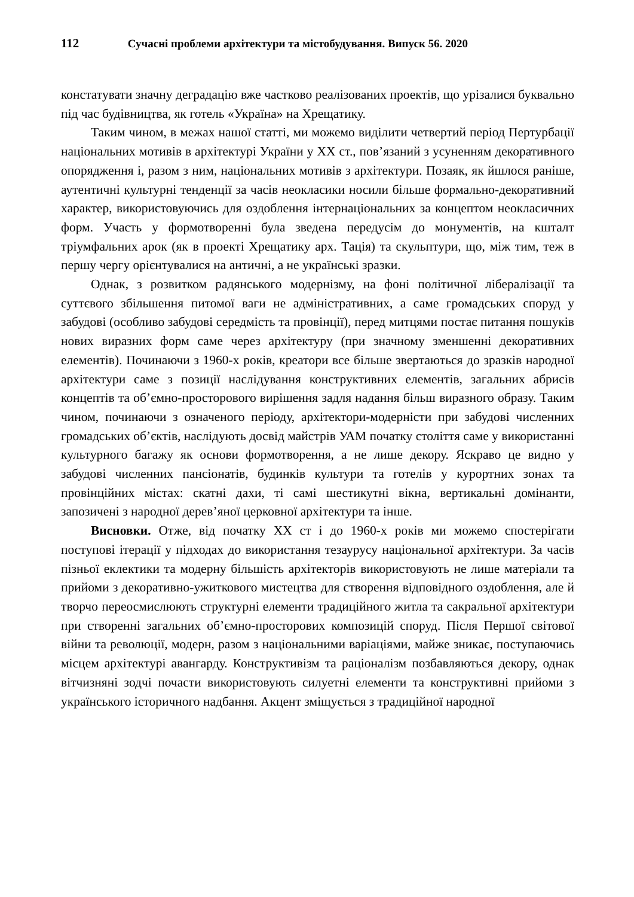112 Сучасні проблеми архітектури та містобудування. Випуск 56. 2020
констатувати значну деградацію вже частково реалізованих проектів, що урізалися буквально під час будівництва, як готель «Україна» на Хрещатику.
Таким чином, в межах нашої статті, ми можемо виділити четвертий період Пертурбації національних мотивів в архітектурі України у ХХ ст., пов’язаний з усуненням декоративного опорядження і, разом з ним, національних мотивів з архітектури. Позаяк, як йшлося раніше, аутентичні культурні тенденції за часів неокласики носили більше формально-декоративний характер, використовуючись для оздоблення інтернаціональних за концептом неокласичних форм. Участь у формотворенні була зведена передусім до монументів, на кшталт тріумфальних арок (як в проекті Хрещатику арх. Тація) та скульптури, що, між тим, теж в першу чергу орієнтувалися на античні, а не українські зразки.
Однак, з розвитком радянського модернізму, на фоні політичної лібералізації та суттєвого збільшення питомої ваги не адміністративних, а саме громадських споруд у забудові (особливо забудові середмість та провінції), перед митцями постає питання пошуків нових виразних форм саме через архітектуру (при значному зменшенні декоративних елементів). Починаючи з 1960-х років, креатори все більше звертаються до зразків народної архітектури саме з позиції наслідування конструктивних елементів, загальних абрисів концептів та об’ємно-просторового вирішення задля надання більш виразного образу. Таким чином, починаючи з означеного періоду, архітектори-модерністи при забудові численних громадських об’єктів, наслідують досвід майстрів УАМ початку століття саме у використанні культурного багажу як основи формотворення, а не лише декору. Яскраво це видно у забудові численних пансіонатів, будинків культури та готелів у курортних зонах та провінційних містах: скатні дахи, ті самі шестикутні вікна, вертикальні домінанти, запозичені з народної дерев’яної церковної архітектури та інше.
Висновки. Отже, від початку ХХ ст і до 1960-х років ми можемо спостерігати поступові ітерації у підходах до використання тезаурусу національної архітектури. За часів пізньої еклектики та модерну більшість архітекторів використовують не лише матеріали та прийоми з декоративно-ужиткового мистецтва для створення відповідного оздоблення, але й творчо переосмислюють структурні елементи традиційного житла та сакральної архітектури при створенні загальних об’ємно-просторових композицій споруд. Після Першої світової війни та революції, модерн, разом з національними варіаціями, майже зникає, поступаючись місцем архітектурі авангарду. Конструктивізм та раціоналізм позбавляються декору, однак вітчизняні зодчі почасти використовують силуетні елементи та конструктивні прийоми з українського історичного надбання. Акцент зміщується з традиційної народної